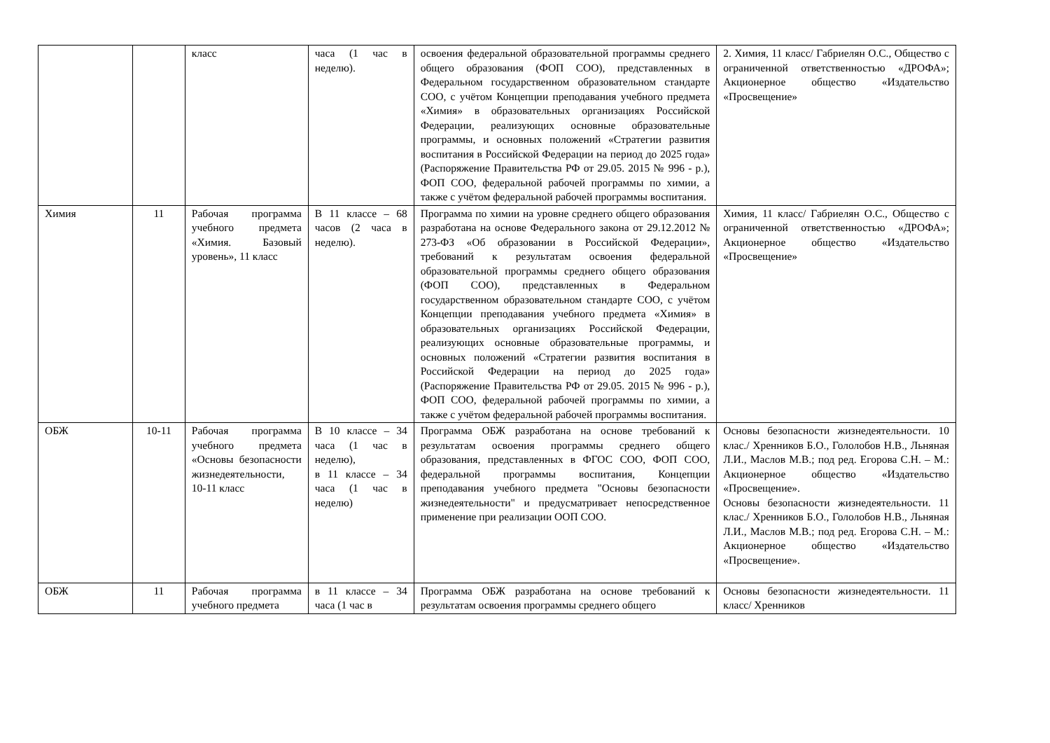| | | класс | часа (1 час в неделю). | освоения федеральной образовательной программы среднего общего образования (ФОП СОО), представленных в Федеральном государственном образовательном стандарте СОО, с учётом Концепции преподавания учебного предмета «Химия» в образовательных организациях Российской Федерации, реализующих основные образовательные программы, и основных положений «Стратегии развития воспитания в Российской Федерации на период до 2025 года» (Распоряжение Правительства РФ от 29.05. 2015 № 996 - р.), ФОП СОО, федеральной рабочей программы по химии, а также с учётом федеральной рабочей программы воспитания. | 2. Химия, 11 класс/ Габриелян О.С., Общество с ограниченной ответственностью «ДРОФА»; Акционерное общество «Издательство «Просвещение» |
| Химия | 11 | Рабочая программа учебного предмета «Химия. Базовый уровень», 11 класс | В 11 классе – 68 часов (2 часа в неделю). | Программа по химии на уровне среднего общего образования разработана на основе Федерального закона от 29.12.2012 № 273-ФЗ «Об образовании в Российской Федерации», требований к результатам освоения федеральной образовательной программы среднего общего образования (ФОП СОО), представленных в Федеральном государственном образовательном стандарте СОО, с учётом Концепции преподавания учебного предмета «Химия» в образовательных организациях Российской Федерации, реализующих основные образовательные программы, и основных положений «Стратегии развития воспитания в Российской Федерации на период до 2025 года» (Распоряжение Правительства РФ от 29.05. 2015 № 996 - р.), ФОП СОО, федеральной рабочей программы по химии, а также с учётом федеральной рабочей программы воспитания. | Химия, 11 класс/ Габриелян О.С., Общество с ограниченной ответственностью «ДРОФА»; Акционерное общество «Издательство «Просвещение» |
| ОБЖ | 10-11 | Рабочая программа учебного предмета «Основы безопасности жизнедеятельности, 10-11 класс | В 10 классе – 34 часа (1 час в неделю), в 11 классе – 34 часа (1 час в неделю) | Программа ОБЖ разработана на основе требований к результатам освоения программы среднего общего образования, представленных в ФГОС СОО, ФОП СОО, федеральной программы воспитания, Концепции преподавания учебного предмета "Основы безопасности жизнедеятельности" и предусматривает непосредственное применение при реализации ООП СОО. | Основы безопасности жизнедеятельности. 10 клас./ Хренников Б.О., Гололобов Н.В., Льняная Л.И., Маслов М.В.; под ред. Егорова С.Н. – М.: Акционерное общество «Издательство «Просвещение». Основы безопасности жизнедеятельности. 11 клас./ Хренников Б.О., Гололобов Н.В., Льняная Л.И., Маслов М.В.; под ред. Егорова С.Н. – М.: Акционерное общество «Издательство «Просвещение». |
| ОБЖ | 11 | Рабочая программа учебного предмета | в 11 классе – 34 часа (1 час в | Программа ОБЖ разработана на основе требований к результатам освоения программы среднего общего | Основы безопасности жизнедеятельности. 11 класс/ Хренников |